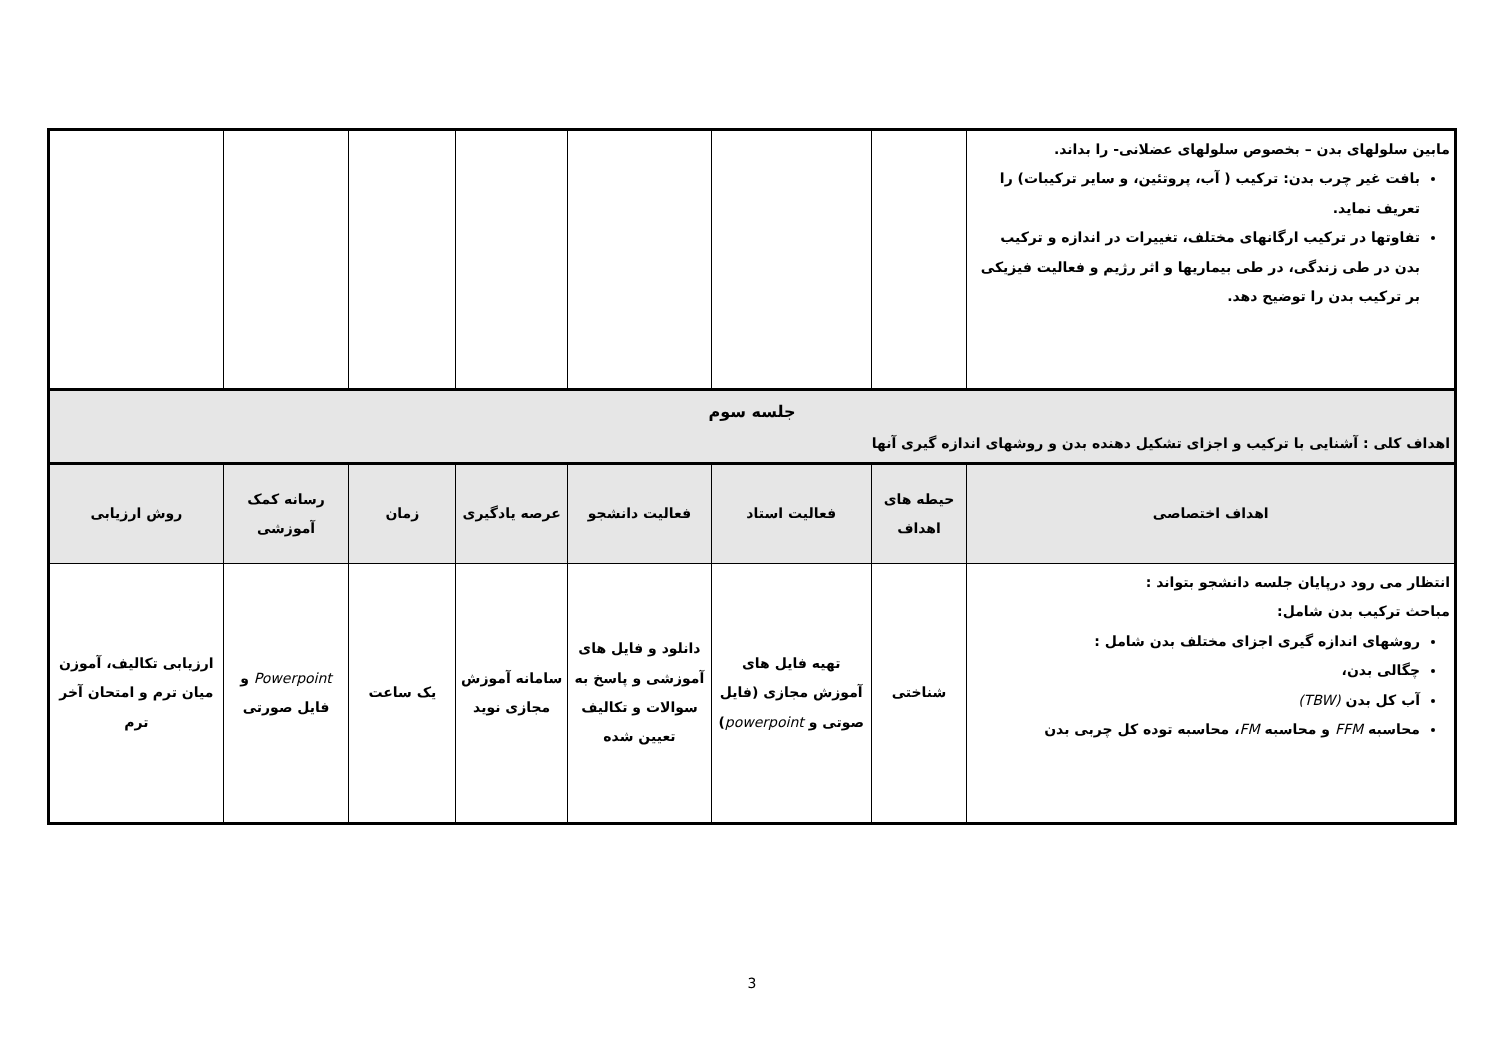| مابین سلولهای بدن – بخصوص سلولهای عضلانی- را بداند. بافت غیر چرب بدن: ترکیب ( آب، پروتئین، و سایر ترکیبات) را تعریف نماید. تفاوتها در ترکیب ارگانهای مختلف، تغییرات در اندازه و ترکیب بدن در طی زندگی، در طی بیماریها و اثر رژیم و فعالیت فیزیکی بر ترکیب بدن را توضیح دهد. | | | | | | | |
| جلسه سوم اهداف کلی : آشنایی با ترکیب و اجزای تشکیل دهنده بدن و روشهای اندازه گیری آنها | | | | | | | |
| اهداف اختصاصی | حیطه های اهداف | فعالیت استاد | فعالیت دانشجو | عرصه یادگیری | زمان | رسانه کمک آموزشی | روش ارزیابی |
| انتظار می رود درپایان جلسه دانشجو بتواند : مباحث ترکیب بدن شامل: روشهای اندازه گیری اجزای مختلف بدن شامل : چگالی بدن، آب کل بدن (TBW) محاسبه FFM و محاسبه FM ، محاسبه توده کل چربی بدن | شناختی | تهیه فایل های آموزش مجازی (فایل صوتی و powerpoint ) | دانلود و فایل های آموزشی و پاسخ به سوالات و تکالیف تعیین شده | سامانه آموزش مجازی نوید | یک ساعت | Powerpoint و فایل صورتی | ارزیابی تکالیف، آموزن میان ترم و امتحان آخر ترم |
3